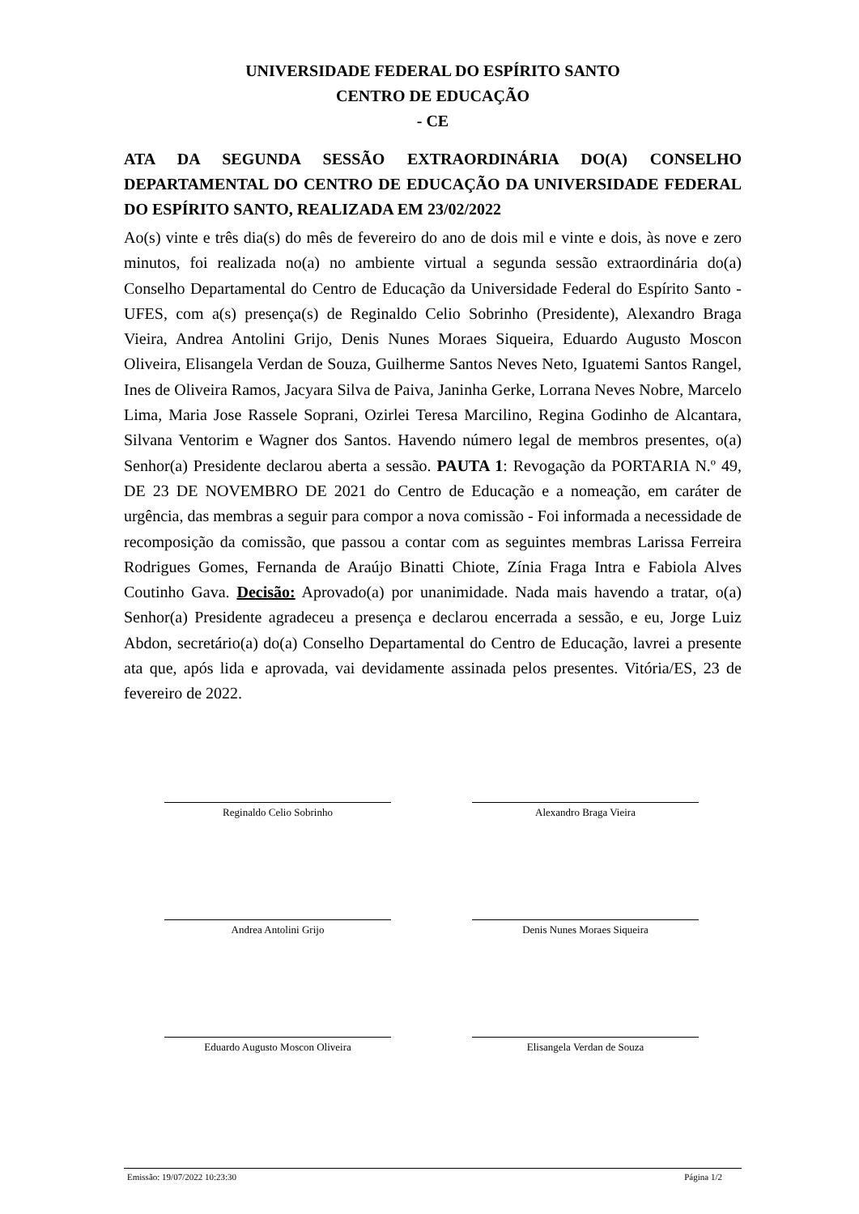UNIVERSIDADE FEDERAL DO ESPÍRITO SANTO
CENTRO DE EDUCAÇÃO
- CE
ATA DA SEGUNDA SESSÃO EXTRAORDINÁRIA DO(A) CONSELHO DEPARTAMENTAL DO CENTRO DE EDUCAÇÃO DA UNIVERSIDADE FEDERAL DO ESPÍRITO SANTO, REALIZADA EM 23/02/2022
Ao(s) vinte e três dia(s) do mês de fevereiro do ano de dois mil e vinte e dois, às nove e zero minutos, foi realizada no(a) no ambiente virtual a segunda sessão extraordinária do(a) Conselho Departamental do Centro de Educação da Universidade Federal do Espírito Santo - UFES, com a(s) presença(s) de Reginaldo Celio Sobrinho (Presidente), Alexandro Braga Vieira, Andrea Antolini Grijo, Denis Nunes Moraes Siqueira, Eduardo Augusto Moscon Oliveira, Elisangela Verdan de Souza, Guilherme Santos Neves Neto, Iguatemi Santos Rangel, Ines de Oliveira Ramos, Jacyara Silva de Paiva, Janinha Gerke, Lorrana Neves Nobre, Marcelo Lima, Maria Jose Rassele Soprani, Ozirlei Teresa Marcilino, Regina Godinho de Alcantara, Silvana Ventorim e Wagner dos Santos. Havendo número legal de membros presentes, o(a) Senhor(a) Presidente declarou aberta a sessão. PAUTA 1: Revogação da PORTARIA N.º 49, DE 23 DE NOVEMBRO DE 2021 do Centro de Educação e a nomeação, em caráter de urgência, das membras a seguir para compor a nova comissão - Foi informada a necessidade de recomposição da comissão, que passou a contar com as seguintes membras Larissa Ferreira Rodrigues Gomes, Fernanda de Araújo Binatti Chiote, Zínia Fraga Intra e Fabiola Alves Coutinho Gava. Decisão: Aprovado(a) por unanimidade. Nada mais havendo a tratar, o(a) Senhor(a) Presidente agradeceu a presença e declarou encerrada a sessão, e eu, Jorge Luiz Abdon, secretário(a) do(a) Conselho Departamental do Centro de Educação, lavrei a presente ata que, após lida e aprovada, vai devidamente assinada pelos presentes. Vitória/ES, 23 de fevereiro de 2022.
Reginaldo Celio Sobrinho
Alexandro Braga Vieira
Andrea Antolini Grijo
Denis Nunes Moraes Siqueira
Eduardo Augusto Moscon Oliveira
Elisangela Verdan de Souza
Emissão: 19/07/2022 10:23:30 Página 1/2